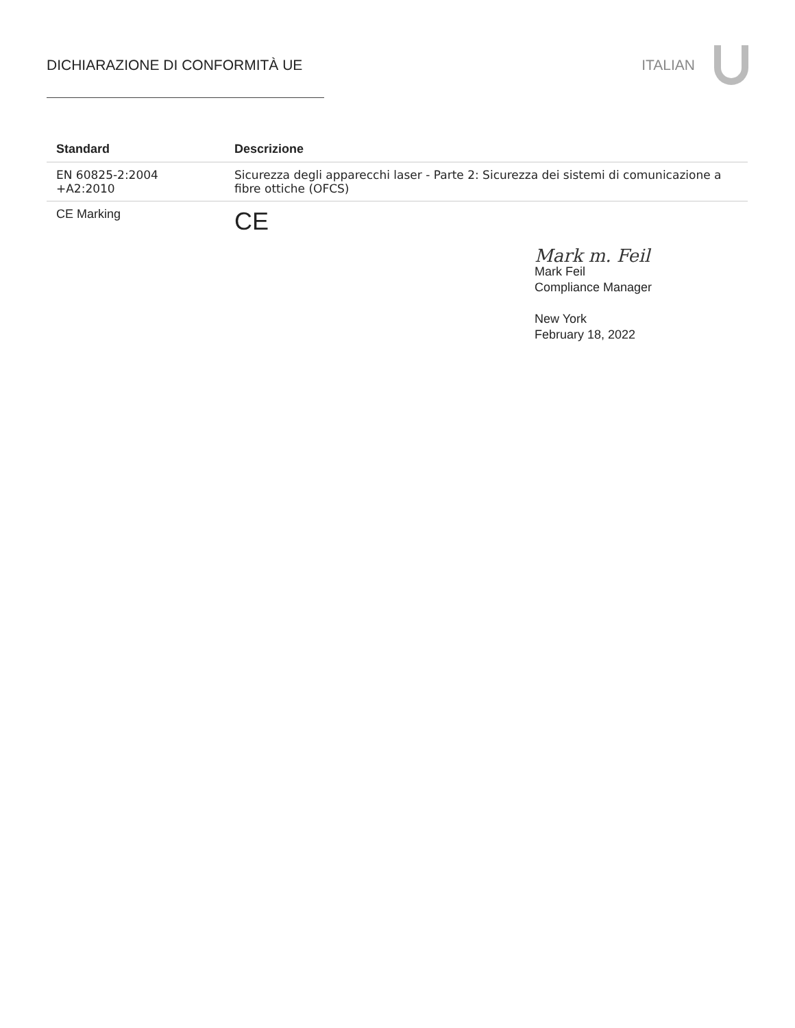DICHIARAZIONE DI CONFORMITÀ UE ITALIAN
| Standard | Descrizione |
| --- | --- |
| EN 60825-2:2004 +A2:2010 | Sicurezza degli apparecchi laser - Parte 2: Sicurezza dei sistemi di comunicazione a fibre ottiche (OFCS) |
| CE Marking | CE |
Mark m. Feil
Mark Feil
Compliance Manager
New York
February 18, 2022